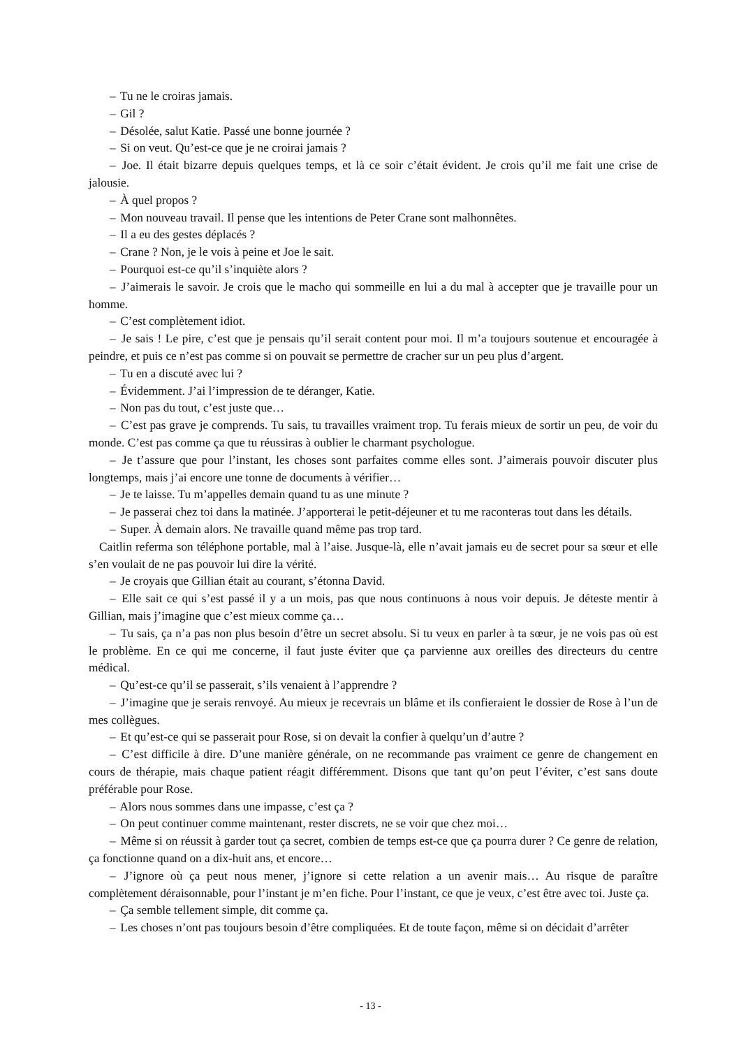– Tu ne le croiras jamais.
– Gil ?
– Désolée, salut Katie. Passé une bonne journée ?
– Si on veut. Qu’est-ce que je ne croirai jamais ?
– Joe. Il était bizarre depuis quelques temps, et là ce soir c’était évident. Je crois qu’il me fait une crise de jalousie.
– À quel propos ?
– Mon nouveau travail. Il pense que les intentions de Peter Crane sont malhonnêtes.
– Il a eu des gestes déplacés ?
– Crane ? Non, je le vois à peine et Joe le sait.
– Pourquoi est-ce qu’il s’inquiète alors ?
– J’aimerais le savoir. Je crois que le macho qui sommeille en lui a du mal à accepter que je travaille pour un homme.
– C’est complètement idiot.
– Je sais ! Le pire, c’est que je pensais qu’il serait content pour moi. Il m’a toujours soutenue et encouragée à peindre, et puis ce n’est pas comme si on pouvait se permettre de cracher sur un peu plus d’argent.
– Tu en a discuté avec lui ?
– Évidemment. J’ai l’impression de te déranger, Katie.
– Non pas du tout, c’est juste que…
– C’est pas grave je comprends. Tu sais, tu travailles vraiment trop. Tu ferais mieux de sortir un peu, de voir du monde. C’est pas comme ça que tu réussiras à oublier le charmant psychologue.
– Je t’assure que pour l’instant, les choses sont parfaites comme elles sont. J’aimerais pouvoir discuter plus longtemps, mais j’ai encore une tonne de documents à vérifier…
– Je te laisse. Tu m’appelles demain quand tu as une minute ?
– Je passerai chez toi dans la matinée. J’apporterai le petit-déjeuner et tu me raconteras tout dans les détails.
– Super. À demain alors. Ne travaille quand même pas trop tard.
Caitlin referma son téléphone portable, mal à l’aise. Jusque-là, elle n’avait jamais eu de secret pour sa sœur et elle s’en voulait de ne pas pouvoir lui dire la vérité.
– Je croyais que Gillian était au courant, s’étonna David.
– Elle sait ce qui s’est passé il y a un mois, pas que nous continuons à nous voir depuis. Je déteste mentir à Gillian, mais j’imagine que c’est mieux comme ça…
– Tu sais, ça n’a pas non plus besoin d’être un secret absolu. Si tu veux en parler à ta sœur, je ne vois pas où est le problème. En ce qui me concerne, il faut juste éviter que ça parvienne aux oreilles des directeurs du centre médical.
– Qu’est-ce qu’il se passerait, s’ils venaient à l’apprendre ?
– J’imagine que je serais renvoyé. Au mieux je recevrais un blâme et ils confieraient le dossier de Rose à l’un de mes collègues.
– Et qu’est-ce qui se passerait pour Rose, si on devait la confier à quelqu’un d’autre ?
– C’est difficile à dire. D’une manière générale, on ne recommande pas vraiment ce genre de changement en cours de thérapie, mais chaque patient réagit différemment. Disons que tant qu’on peut l’éviter, c’est sans doute préférable pour Rose.
– Alors nous sommes dans une impasse, c’est ça ?
– On peut continuer comme maintenant, rester discrets, ne se voir que chez moi…
– Même si on réussit à garder tout ça secret, combien de temps est-ce que ça pourra durer ? Ce genre de relation, ça fonctionne quand on a dix-huit ans, et encore…
– J’ignore où ça peut nous mener, j’ignore si cette relation a un avenir mais… Au risque de paraître complètement déraisonnable, pour l’instant je m’en fiche. Pour l’instant, ce que je veux, c’est être avec toi. Juste ça.
– Ça semble tellement simple, dit comme ça.
– Les choses n’ont pas toujours besoin d’être compliquées. Et de toute façon, même si on décidait d’arrêter
- 13 -